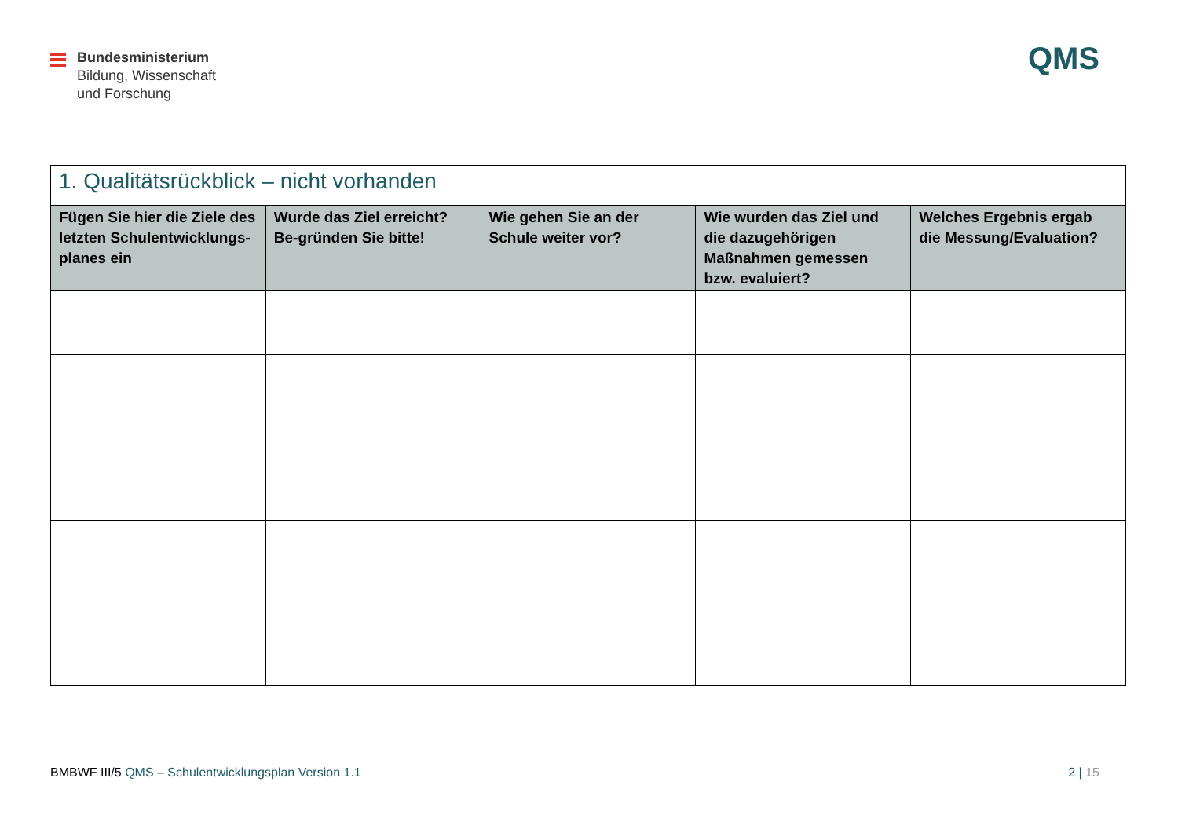Bundesministerium
Bildung, Wissenschaft
und Forschung
QMS
| 1. Qualitätsrückblick – nicht vorhanden | | | | |
| --- | --- | --- | --- | --- |
| Fügen Sie hier die Ziele des letzten Schulentwicklungs-planes ein | Wurde das Ziel erreicht? Be-gründen Sie bitte! | Wie gehen Sie an der Schule weiter vor? | Wie wurden das Ziel und die dazugehörigen Maßnahmen gemessen bzw. evaluiert? | Welches Ergebnis ergab die Messung/Evaluation? |
BMBWF III/5 QMS – Schulentwicklungsplan Version 1.1 2 | 15